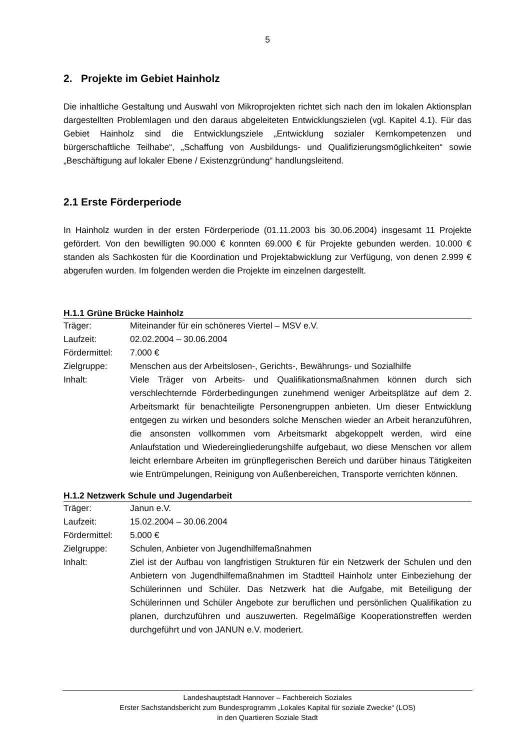5
2. Projekte im Gebiet Hainholz
Die inhaltliche Gestaltung und Auswahl von Mikroprojekten richtet sich nach den im lokalen Aktionsplan dargestellten Problemlagen und den daraus abgeleiteten Entwicklungszielen (vgl. Kapitel 4.1). Für das Gebiet Hainholz sind die Entwicklungsziele „Entwicklung sozialer Kernkompetenzen und bürgerschaftliche Teilhabe“, „Schaffung von Ausbildungs- und Qualifizierungsmöglichkeiten“ sowie „Beschäftigung auf lokaler Ebene / Existenzgründung“ handlungsleitend.
2.1 Erste Förderperiode
In Hainholz wurden in der ersten Förderperiode (01.11.2003 bis 30.06.2004) insgesamt 11 Projekte gefördert. Von den bewilligten 90.000 € konnten 69.000 € für Projekte gebunden werden. 10.000 € standen als Sachkosten für die Koordination und Projektabwicklung zur Verfügung, von denen 2.999 € abgerufen wurden. Im folgenden werden die Projekte im einzelnen dargestellt.
H.1.1 Grüne Brücke Hainholz
| Träger: | Miteinander für ein schöneres Viertel – MSV e.V. |
| Laufzeit: | 02.02.2004 – 30.06.2004 |
| Fördermittel: | 7.000 € |
| Zielgruppe: | Menschen aus der Arbeitslosen-, Gerichts-, Bewährungs- und Sozialhilfe |
| Inhalt: | Viele Träger von Arbeits- und Qualifikationsmaßnahmen können durch sich verschlechternde Förderbedingungen zunehmend weniger Arbeitsplätze auf dem 2. Arbeitsmarkt für benachteiligte Personengruppen anbieten. Um dieser Entwicklung entgegen zu wirken und besonders solche Menschen wieder an Arbeit heranzuführen, die ansonsten vollkommen vom Arbeitsmarkt abgekoppelt werden, wird eine Anlaufstation und Wiedereingliederungshilfe aufgebaut, wo diese Menschen vor allem leicht erlernbare Arbeiten im grünpflegerischen Bereich und darüber hinaus Tätigkeiten wie Entrümpelungen, Reinigung von Außenbereichen, Transporte verrichten können. |
H.1.2 Netzwerk Schule und Jugendarbeit
| Träger: | Janun e.V. |
| Laufzeit: | 15.02.2004 – 30.06.2004 |
| Fördermittel: | 5.000 € |
| Zielgruppe: | Schulen, Anbieter von Jugendhilfemaßnahmen |
| Inhalt: | Ziel ist der Aufbau von langfristigen Strukturen für ein Netzwerk der Schulen und den Anbietern von Jugendhilfemaßnahmen im Stadtteil Hainholz unter Einbeziehung der Schülerinnen und Schüler. Das Netzwerk hat die Aufgabe, mit Beteiligung der Schülerinnen und Schüler Angebote zur beruflichen und persönlichen Qualifikation zu planen, durchzuführen und auszuwerten. Regelmäßige Kooperationstreffen werden durchgeführt und von JANUN e.V. moderiert. |
Landeshauptstadt Hannover – Fachbereich Soziales
Erster Sachstandsbericht zum Bundesprogramm „Lokales Kapital für soziale Zwecke“ (LOS)
in den Quartieren Soziale Stadt